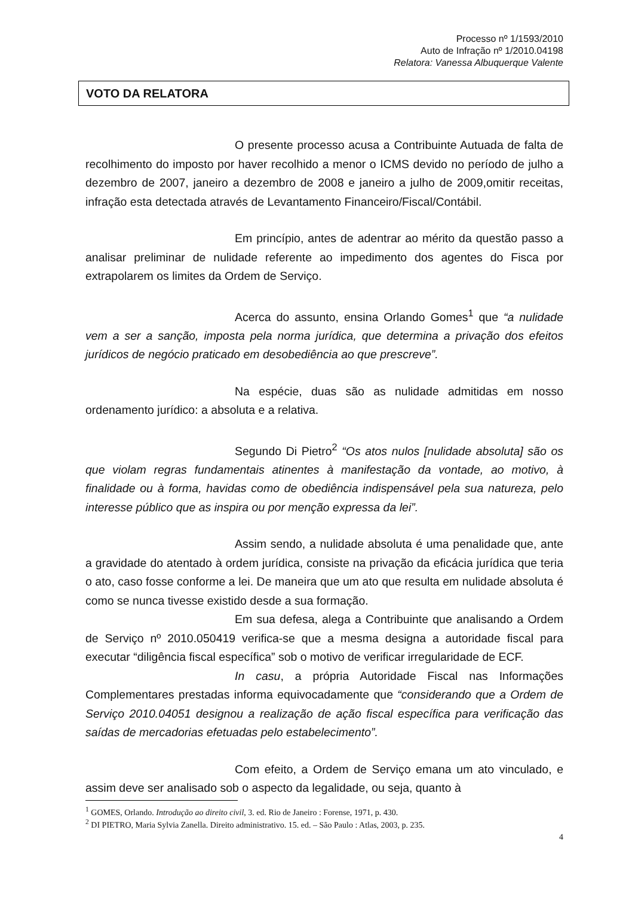Processo nº 1/1593/2010
Auto de Infração nº 1/2010.04198
Relatora: Vanessa Albuquerque Valente
VOTO DA RELATORA
O presente processo acusa a Contribuinte Autuada de falta de recolhimento do imposto por haver recolhido a menor o ICMS devido no período de julho a dezembro de 2007, janeiro a dezembro de 2008 e janeiro a julho de 2009,omitir receitas, infração esta detectada através de Levantamento Financeiro/Fiscal/Contábil.
Em princípio, antes de adentrar ao mérito da questão passo a analisar preliminar de nulidade referente ao impedimento dos agentes do Fisca por extrapolarem os limites da Ordem de Serviço.
Acerca do assunto, ensina Orlando Gomes<sup>1</sup> que “a nulidade vem a ser a sanção, imposta pela norma jurídica, que determina a privação dos efeitos jurídicos de negócio praticado em desobediência ao que prescreve”.
Na espécie, duas são as nulidade admitidas em nosso ordenamento jurídico: a absoluta e a relativa.
Segundo Di Pietro<sup>2</sup> “Os atos nulos [nulidade absoluta] são os que violam regras fundamentais atinentes à manifestação da vontade, ao motivo, à finalidade ou à forma, havidas como de obediência indispensável pela sua natureza, pelo interesse público que as inspira ou por menção expressa da lei”.
Assim sendo, a nulidade absoluta é uma penalidade que, ante a gravidade do atentado à ordem jurídica, consiste na privação da eficácia jurídica que teria o ato, caso fosse conforme a lei. De maneira que um ato que resulta em nulidade absoluta é como se nunca tivesse existido desde a sua formação.
Em sua defesa, alega a Contribuinte que analisando a Ordem de Serviço nº 2010.050419 verifica-se que a mesma designa a autoridade fiscal para executar “diligência fiscal específica” sob o motivo de verificar irregularidade de ECF.
In casu, a própria Autoridade Fiscal nas Informações Complementares prestadas informa equivocadamente que “considerando que a Ordem de Serviço 2010.04051 designou a realização de ação fiscal específica para verificação das saídas de mercadorias efetuadas pelo estabelecimento”.
Com efeito, a Ordem de Serviço emana um ato vinculado, e assim deve ser analisado sob o aspecto da legalidade, ou seja, quanto à
<sup>1</sup> GOMES, Orlando. Introdução ao direito civil, 3. ed. Rio de Janeiro : Forense, 1971, p. 430.
<sup>2</sup> DI PIETRO, Maria Sylvia Zanella. Direito administrativo. 15. ed. – São Paulo : Atlas, 2003, p. 235.
4